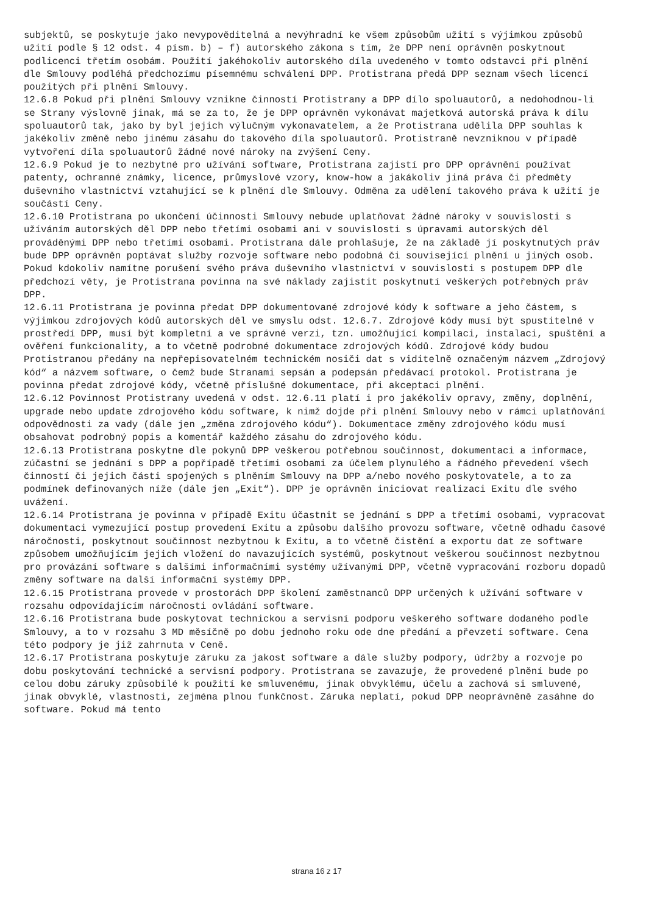subjektů, se poskytuje jako nevypovĕditelná a nevýhradní ke všem způsobům užití s výjimkou způsobů užití podle § 12 odst. 4 písm. b) – f) autorského zákona s tím, že DPP není oprávněn poskytnout podlicenci třetím osobám. Použití jakéhokoliv autorského díla uvedeného v tomto odstavci při plnění dle Smlouvy podléhá předchozímu písemnému schválení DPP. Protistrana předá DPP seznam všech licencí použitých při plnění Smlouvy.
12.6.8 Pokud při plnění Smlouvy vznikne činností Protistrany a DPP dílo spoluautorů, a nedohodnou-li se Strany výslovně jinak, má se za to, že je DPP oprávněn vykonávat majetková autorská práva k dílu spoluautorů tak, jako by byl jejich výlučným vykonavatelem, a že Protistrana udělila DPP souhlas k jakékoliv změně nebo jinému zásahu do takového díla spoluautorů. Protistraně nevzniknou v případě vytvoření díla spoluautorů žádné nové nároky na zvýšení Ceny.
12.6.9 Pokud je to nezbytné pro užívání software, Protistrana zajistí pro DPP oprávnění používat patenty, ochranné známky, licence, průmyslové vzory, know-how a jakákoliv jiná práva či předměty duševního vlastnictví vztahující se k plnění dle Smlouvy. Odměna za udělení takového práva k užití je součástí Ceny.
12.6.10 Protistrana po ukončení účinnosti Smlouvy nebude uplatňovat žádné nároky v souvislosti s užíváním autorských děl DPP nebo třetími osobami ani v souvislosti s úpravami autorských děl prováděnými DPP nebo třetími osobami. Protistrana dále prohlašuje, že na základě jí poskytnutých práv bude DPP oprávněn poptávat služby rozvoje software nebo podobná či související plnění u jiných osob. Pokud kdokoliv namítne porušení svého práva duševního vlastnictví v souvislosti s postupem DPP dle předchozí věty, je Protistrana povinna na své náklady zajistit poskytnutí veškerých potřebných práv DPP.
12.6.11 Protistrana je povinna předat DPP dokumentované zdrojové kódy k software a jeho částem, s výjimkou zdrojových kódů autorských děl ve smyslu odst. 12.6.7. Zdrojové kódy musí být spustitelné v prostředí DPP, musí být kompletní a ve správné verzi, tzn. umožňující kompilaci, instalaci, spuštění a ověření funkcionality, a to včetně podrobné dokumentace zdrojových kódů. Zdrojové kódy budou Protistranou předány na nepřepisovatelném technickém nosiči dat s viditelně označeným názvem „Zdrojový kód“ a názvem software, o čemž bude Stranami sepsán a podepsán předávací protokol. Protistrana je povinna předat zdrojové kódy, včetně příslušné dokumentace, při akceptaci plnění.
12.6.12 Povinnost Protistrany uvedená v odst. 12.6.11 platí i pro jakékoliv opravy, změny, doplnění, upgrade nebo update zdrojového kódu software, k nimž dojde při plnění Smlouvy nebo v rámci uplatňování odpovědnosti za vady (dále jen „změna zdrojového kódu“). Dokumentace změny zdrojového kódu musí obsahovat podrobný popis a komentář každého zásahu do zdrojového kódu.
12.6.13 Protistrana poskytne dle pokynů DPP veškerou potřebnou součinnost, dokumentaci a informace, zúčastní se jednání s DPP a popřípadě třetími osobami za účelem plynulého a řádného převedení všech činností či jejich části spojených s plněním Smlouvy na DPP a/nebo nového poskytovatele, a to za podmínek definovaných níže (dále jen „Exit“). DPP je oprávněn iniciovat realizaci Exitu dle svého uvážení.
12.6.14 Protistrana je povinna v případě Exitu účastnit se jednání s DPP a třetími osobami, vypracovat dokumentaci vymezující postup provedení Exitu a způsobu dalšího provozu software, včetně odhadu časové náročnosti, poskytnout součinnost nezbytnou k Exitu, a to včetně čistění a exportu dat ze software způsobem umožňujícím jejich vložení do navazujících systémů, poskytnout veškerou součinnost nezbytnou pro provázání software s dalšími informačními systémy užívanými DPP, včetně vypracování rozboru dopadů změny software na další informační systémy DPP.
12.6.15 Protistrana provede v prostorách DPP školení zaměstnanců DPP určených k užívání software v rozsahu odpovídajícím náročnosti ovládání software.
12.6.16 Protistrana bude poskytovat technickou a servisní podporu veškerého software dodaného podle Smlouvy, a to v rozsahu 3 MD měsíčně po dobu jednoho roku ode dne předání a převzetí software. Cena této podpory je již zahrnuta v Ceně.
12.6.17 Protistrana poskytuje záruku za jakost software a dále služby podpory, údržby a rozvoje po dobu poskytování technické a servisní podpory. Protistrana se zavazuje, že provedené plnění bude po celou dobu záruky způsobilé k použití ke smluvenému, jinak obvyklému, účelu a zachová si smluvené, jinak obvyklé, vlastnosti, zejména plnou funkčnost. Záruka neplatí, pokud DPP neoprávněně zasáhne do software. Pokud má tento
strana 16 z 17